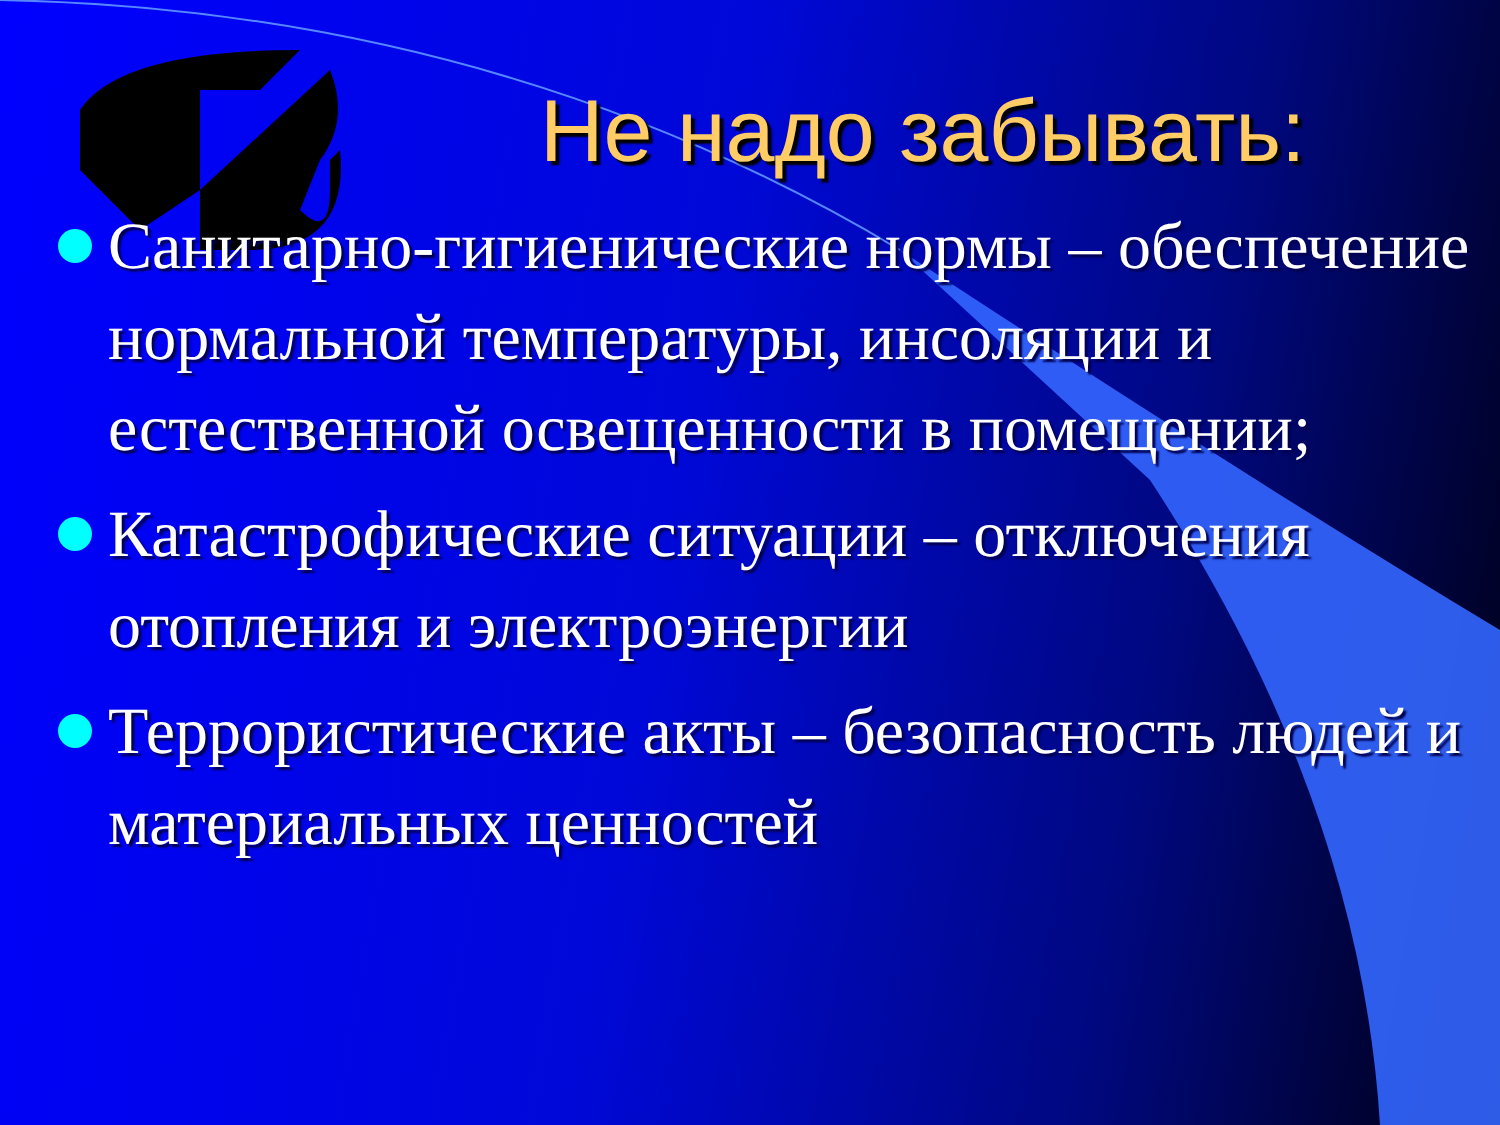Не надо забывать:
Санитарно-гигиенические нормы – обеспечение нормальной температуры, инсоляции и естественной освещенности в помещении;
Катастрофические ситуации – отключения отопления и электроэнергии
Террористические акты – безопасность людей и материальных ценностей